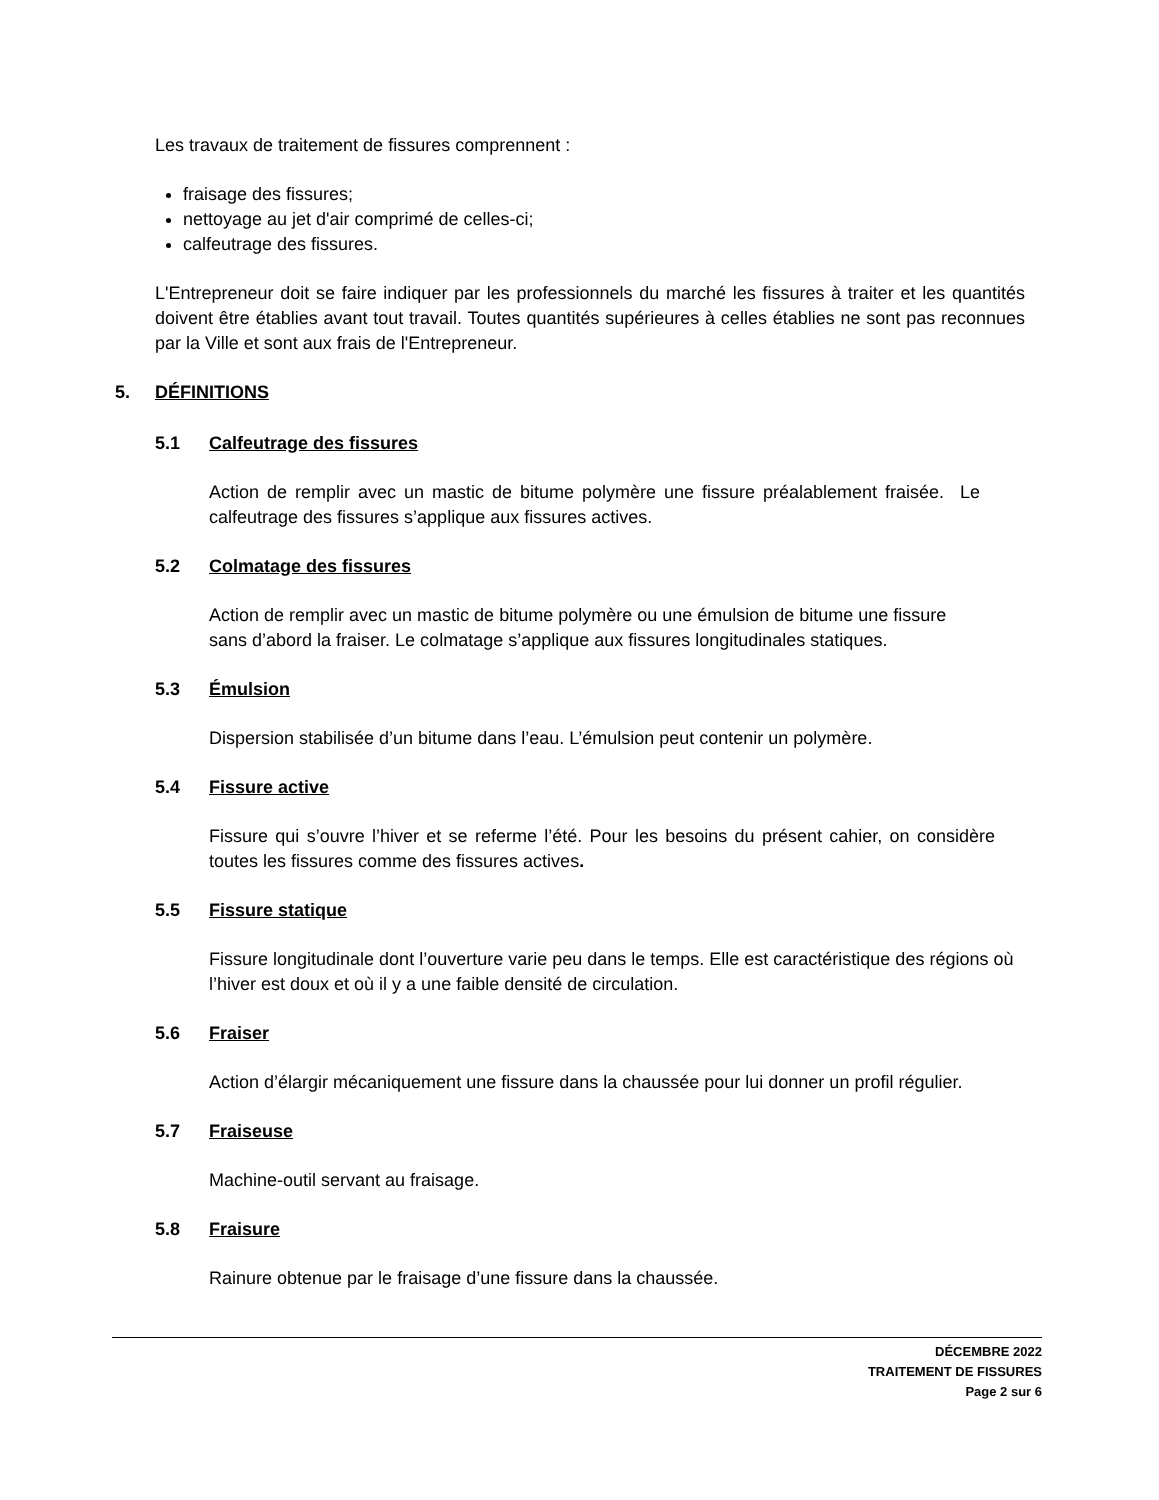Les travaux de traitement de fissures comprennent :
fraisage des fissures;
nettoyage au jet d'air comprimé de celles-ci;
calfeutrage des fissures.
L'Entrepreneur doit se faire indiquer par les professionnels du marché les fissures à traiter et les quantités doivent être établies avant tout travail. Toutes quantités supérieures à celles établies ne sont pas reconnues par la Ville et sont aux frais de l'Entrepreneur.
5. DÉFINITIONS
5.1 Calfeutrage des fissures
Action de remplir avec un mastic de bitume polymère une fissure préalablement fraisée. Le calfeutrage des fissures s’applique aux fissures actives.
5.2 Colmatage des fissures
Action de remplir avec un mastic de bitume polymère ou une émulsion de bitume une fissure sans d’abord la fraiser. Le colmatage s’applique aux fissures longitudinales statiques.
5.3 Émulsion
Dispersion stabilisée d’un bitume dans l’eau. L’émulsion peut contenir un polymère.
5.4 Fissure active
Fissure qui s’ouvre l’hiver et se referme l’été. Pour les besoins du présent cahier, on considère toutes les fissures comme des fissures actives.
5.5 Fissure statique
Fissure longitudinale dont l’ouverture varie peu dans le temps. Elle est caractéristique des régions où l’hiver est doux et où il y a une faible densité de circulation.
5.6 Fraiser
Action d’élargir mécaniquement une fissure dans la chaussée pour lui donner un profil régulier.
5.7 Fraiseuse
Machine-outil servant au fraisage.
5.8 Fraisure
Rainure obtenue par le fraisage d’une fissure dans la chaussée.
DÉCEMBRE 2022
TRAITEMENT DE FISSURES
Page 2 sur 6